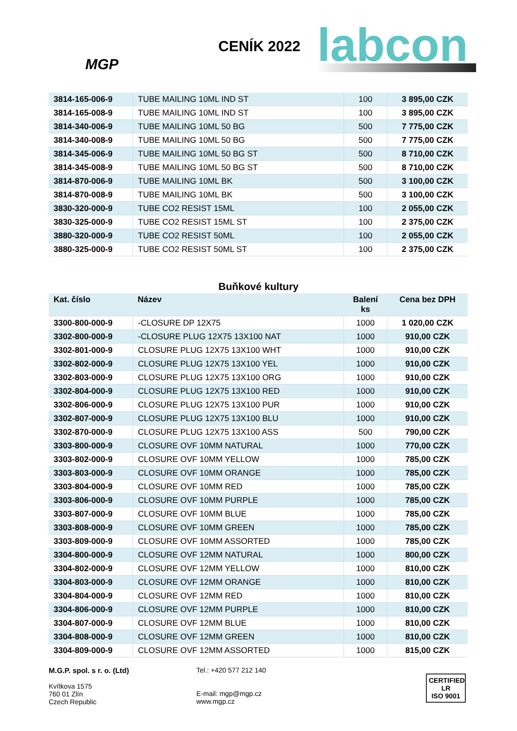MGP
CENÍK 2022 labcon
| 3814-165-006-9 | TUBE MAILING 10ML IND ST | 100 | 3 895,00 CZK |
| 3814-165-008-9 | TUBE MAILING 10ML IND ST | 100 | 3 895,00 CZK |
| 3814-340-006-9 | TUBE MAILING 10ML 50 BG | 500 | 7 775,00 CZK |
| 3814-340-008-9 | TUBE MAILING 10ML 50 BG | 500 | 7 775,00 CZK |
| 3814-345-006-9 | TUBE MAILING 10ML 50 BG ST | 500 | 8 710,00 CZK |
| 3814-345-008-9 | TUBE MAILING 10ML 50 BG ST | 500 | 8 710,00 CZK |
| 3814-870-006-9 | TUBE MAILING 10ML BK | 500 | 3 100,00 CZK |
| 3814-870-008-9 | TUBE MAILING 10ML BK | 500 | 3 100,00 CZK |
| 3830-320-000-9 | TUBE CO2 RESIST 15ML | 100 | 2 055,00 CZK |
| 3830-325-000-9 | TUBE CO2 RESIST 15ML ST | 100 | 2 375,00 CZK |
| 3880-320-000-9 | TUBE CO2 RESIST 50ML | 100 | 2 055,00 CZK |
| 3880-325-000-9 | TUBE CO2 RESIST 50ML ST | 100 | 2 375,00 CZK |
Buňkové kultury
| Kat. číslo | Název | Balení ks | Cena bez DPH |
| --- | --- | --- | --- |
| 3300-800-000-9 | -CLOSURE DP 12X75 | 1000 | 1 020,00 CZK |
| 3302-800-000-9 | -CLOSURE PLUG 12X75 13X100 NAT | 1000 | 910,00 CZK |
| 3302-801-000-9 | CLOSURE PLUG 12X75 13X100 WHT | 1000 | 910,00 CZK |
| 3302-802-000-9 | CLOSURE PLUG 12X75 13X100 YEL | 1000 | 910,00 CZK |
| 3302-803-000-9 | CLOSURE PLUG 12X75 13X100 ORG | 1000 | 910,00 CZK |
| 3302-804-000-9 | CLOSURE PLUG 12X75 13X100 RED | 1000 | 910,00 CZK |
| 3302-806-000-9 | CLOSURE PLUG 12X75 13X100 PUR | 1000 | 910,00 CZK |
| 3302-807-000-9 | CLOSURE PLUG 12X75 13X100 BLU | 1000 | 910,00 CZK |
| 3302-870-000-9 | CLOSURE PLUG 12X75 13X100 ASS | 500 | 790,00 CZK |
| 3303-800-000-9 | CLOSURE OVF 10MM NATURAL | 1000 | 770,00 CZK |
| 3303-802-000-9 | CLOSURE OVF 10MM YELLOW | 1000 | 785,00 CZK |
| 3303-803-000-9 | CLOSURE OVF 10MM ORANGE | 1000 | 785,00 CZK |
| 3303-804-000-9 | CLOSURE OVF 10MM RED | 1000 | 785,00 CZK |
| 3303-806-000-9 | CLOSURE OVF 10MM PURPLE | 1000 | 785,00 CZK |
| 3303-807-000-9 | CLOSURE OVF 10MM BLUE | 1000 | 785,00 CZK |
| 3303-808-000-9 | CLOSURE OVF 10MM GREEN | 1000 | 785,00 CZK |
| 3303-809-000-9 | CLOSURE OVF 10MM ASSORTED | 1000 | 785,00 CZK |
| 3304-800-000-9 | CLOSURE OVF 12MM NATURAL | 1000 | 800,00 CZK |
| 3304-802-000-9 | CLOSURE OVF 12MM YELLOW | 1000 | 810,00 CZK |
| 3304-803-000-9 | CLOSURE OVF 12MM ORANGE | 1000 | 810,00 CZK |
| 3304-804-000-9 | CLOSURE OVF 12MM RED | 1000 | 810,00 CZK |
| 3304-806-000-9 | CLOSURE OVF 12MM PURPLE | 1000 | 810,00 CZK |
| 3304-807-000-9 | CLOSURE OVF 12MM BLUE | 1000 | 810,00 CZK |
| 3304-808-000-9 | CLOSURE OVF 12MM GREEN | 1000 | 810,00 CZK |
| 3304-809-000-9 | CLOSURE OVF 12MM ASSORTED | 1000 | 815,00 CZK |
M.G.P. spol. s r. o. (Ltd)
Kvítkova 1575
760 01 Zlín
Czech Republic
Tel.: +420 577 212 140
E-mail: mgp@mgp.cz
www.mgp.cz
CERTIFIED
LR
ISO 9001